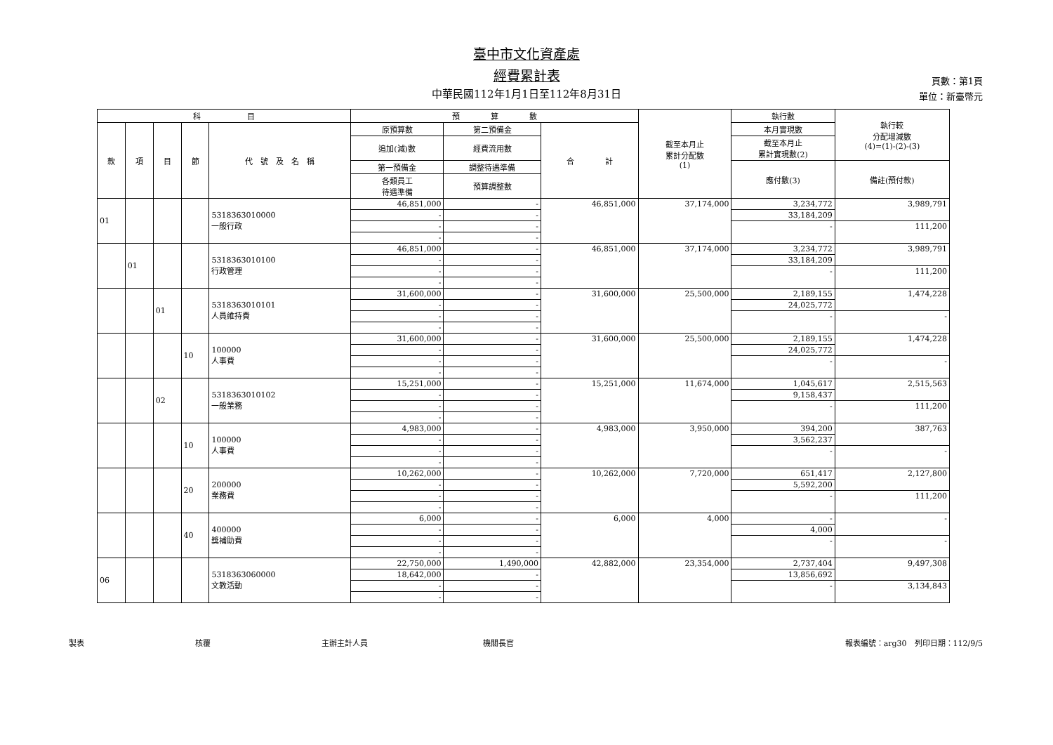臺中市文化資產處
經費累計表
中華民國112年1月1日至112年8月31日
頁數：第1頁
單位：新臺幣元
| 科 目 | | | | | 預 算 數 | | | 截至本月止 累計分配數 (1) | 執行數 | 執行較 分配增減數 (4)=(1)-(2)-(3) |
| --- | --- | --- | --- | --- | --- | --- | --- | --- | --- | --- |
| 款 | 項 | 目 | 節 | 代 號 及 名 稱 | 原預算數 | 第二預備金 | 合 計 | | 本月實現數 | |
| | | | | | 追加(減)數 | 經費流用數 | | | 截至本月止 累計實現數(2) | |
| | | | | | 第一預備金 | 調整待遇準備 | | | 應付數(3) | 備註(預付款) |
| | | | | | 各類員工 待遇準備 | 預算調整數 | | | | |
| 01 | | | | 5318363010000 一般行政 | 46,851,000 | - | 46,851,000 | 37,174,000 | 3,234,772 | 3,989,791 |
| | | | | | - | - | | | 33,184,209 | |
| | | | | | - | - | | | - | 111,200 |
| | | | | | - | - | | | | |
| | 01 | | | 5318363010100 行政管理 | 46,851,000 | - | 46,851,000 | 37,174,000 | 3,234,772 | 3,989,791 |
| | | | | | - | - | | | 33,184,209 | |
| | | | | | - | - | | | - | 111,200 |
| | | | | | - | - | | | | |
| | | 01 | | 5318363010101 人員維持費 | 31,600,000 | - | 31,600,000 | 25,500,000 | 2,189,155 | 1,474,228 |
| | | | | | - | - | | | 24,025,772 | |
| | | | | | - | - | | | - | - |
| | | | | | - | - | | | | |
| | | | 10 | 100000 人事費 | 31,600,000 | - | 31,600,000 | 25,500,000 | 2,189,155 | 1,474,228 |
| | | | | | - | - | | | 24,025,772 | |
| | | | | | - | - | | | - | - |
| | | | | | - | - | | | | |
| | | 02 | | 5318363010102 一般業務 | 15,251,000 | - | 15,251,000 | 11,674,000 | 1,045,617 | 2,515,563 |
| | | | | | - | - | | | 9,158,437 | |
| | | | | | - | - | | | - | 111,200 |
| | | | | | - | - | | | | |
| | | | 10 | 100000 人事費 | 4,983,000 | - | 4,983,000 | 3,950,000 | 394,200 | 387,763 |
| | | | | | - | - | | | 3,562,237 | |
| | | | | | - | - | | | - | - |
| | | | | | - | - | | | | |
| | | | 20 | 200000 業務費 | 10,262,000 | - | 10,262,000 | 7,720,000 | 651,417 | 2,127,800 |
| | | | | | - | - | | | 5,592,200 | |
| | | | | | - | - | | | - | 111,200 |
| | | | | | - | - | | | | |
| | | | 40 | 400000 獎補助費 | 6,000 | - | 6,000 | 4,000 | - | - |
| | | | | | - | - | | | 4,000 | |
| | | | | | - | - | | | - | - |
| | | | | | - | - | | | | |
| 06 | | | | 5318363060000 文教活動 | 22,750,000 | 1,490,000 | 42,882,000 | 23,354,000 | 2,737,404 | 9,497,308 |
| | | | | | 18,642,000 | - | | | 13,856,692 | |
| | | | | | - | - | | | - | 3,134,843 |
| | | | | | - | - | | | | |
製表 核覆 主辦主計人員 機關長官 報表編號：arg30　列印日期：112/9/5